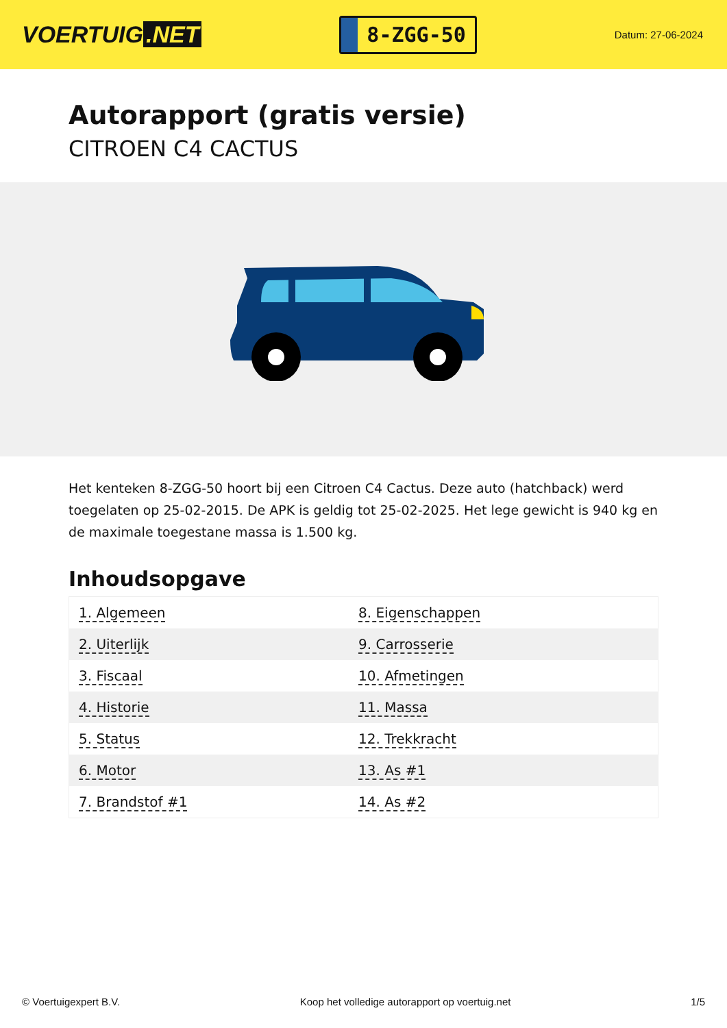VOERTUIG.NET
8-ZGG-50
Datum: 27-06-2024
Autorapport (gratis versie)
CITROEN C4 CACTUS
Het kenteken 8-ZGG-50 hoort bij een Citroen C4 Cactus. Deze auto (hatchback) werd toegelaten op 25-02-2015. De APK is geldig tot 25-02-2025. Het lege gewicht is 940 kg en de maximale toegestane massa is 1.500 kg.
Inhoudsopgave
| 1. Algemeen | 8. Eigenschappen |
| 2. Uiterlijk | 9. Carrosserie |
| 3. Fiscaal | 10. Afmetingen |
| 4. Historie | 11. Massa |
| 5. Status | 12. Trekkracht |
| 6. Motor | 13. As #1 |
| 7. Brandstof #1 | 14. As #2 |
© Voertuigexpert B.V. Koop het volledige autorapport op voertuig.net 1/5